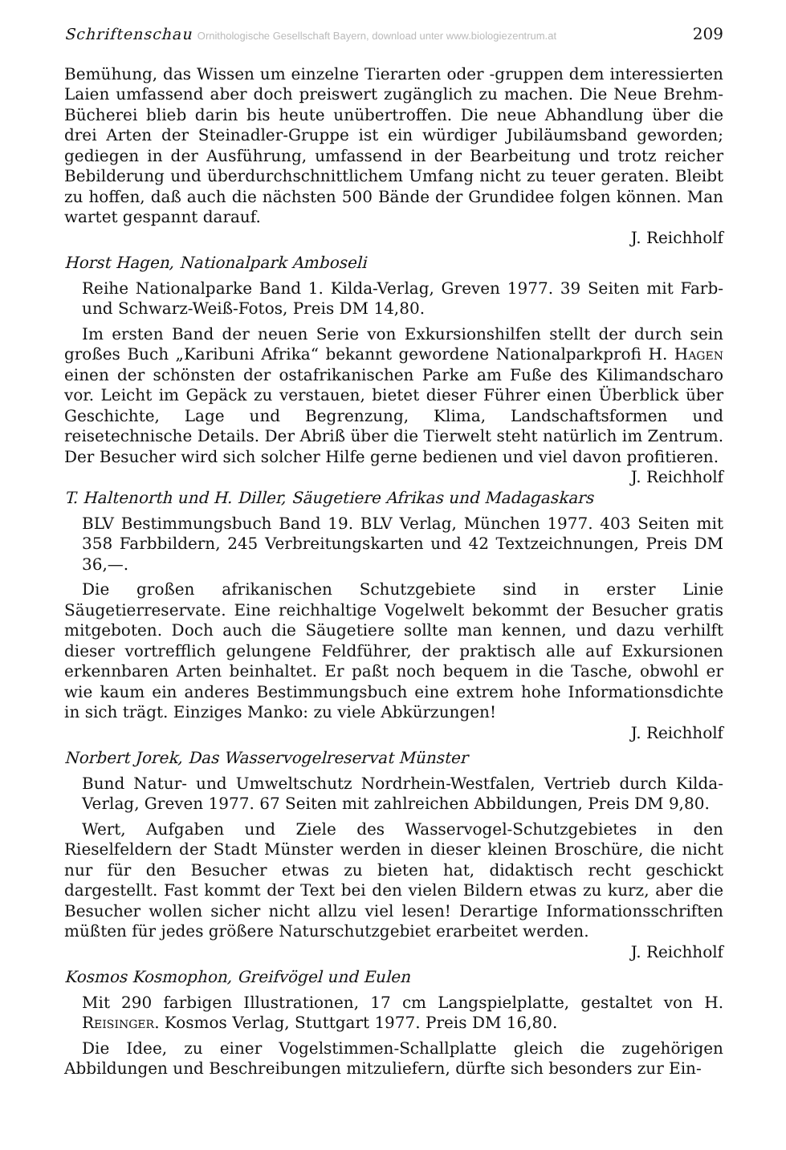Schriftenschau Ornithologische Gesellschaft Bayern, download unter www.biologiezentrum.at 209
Bemühung, das Wissen um einzelne Tierarten oder -gruppen dem interessierten Laien umfassend aber doch preiswert zugänglich zu machen. Die Neue Brehm-Bücherei blieb darin bis heute unübertroffen. Die neue Abhandlung über die drei Arten der Steinadler-Gruppe ist ein würdiger Jubiläumsband geworden; gediegen in der Ausführung, umfassend in der Bearbeitung und trotz reicher Bebilderung und überdurchschnittlichem Umfang nicht zu teuer geraten. Bleibt zu hoffen, daß auch die nächsten 500 Bände der Grundidee folgen können. Man wartet gespannt darauf.
J. Reichholf
Horst Hagen, Nationalpark Amboseli
Reihe Nationalparke Band 1. Kilda-Verlag, Greven 1977. 39 Seiten mit Farb- und Schwarz-Weiß-Fotos, Preis DM 14,80.
Im ersten Band der neuen Serie von Exkursionshilfen stellt der durch sein großes Buch „Karibuni Afrika“ bekannt gewordene Nationalparkprofi H. Hagen einen der schönsten der ostafrikanischen Parke am Fuße des Kilimandscharo vor. Leicht im Gepäck zu verstauen, bietet dieser Führer einen Überblick über Geschichte, Lage und Begrenzung, Klima, Landschaftsformen und reisetechnische Details. Der Abriß über die Tierwelt steht natürlich im Zentrum. Der Besucher wird sich solcher Hilfe gerne bedienen und viel davon profitieren. J. Reichholf
T. Haltenorth und H. Diller, Säugetiere Afrikas und Madagaskars
BLV Bestimmungsbuch Band 19. BLV Verlag, München 1977. 403 Seiten mit 358 Farbbildern, 245 Verbreitungskarten und 42 Textzeichnungen, Preis DM 36,—.
Die großen afrikanischen Schutzgebiete sind in erster Linie Säugetierreservate. Eine reichhaltige Vogelwelt bekommt der Besucher gratis mitgeboten. Doch auch die Säugetiere sollte man kennen, und dazu verhilft dieser vortrefflich gelungene Feldführer, der praktisch alle auf Exkursionen erkennbaren Arten beinhaltet. Er paßt noch bequem in die Tasche, obwohl er wie kaum ein anderes Bestimmungsbuch eine extrem hohe Informationsdichte in sich trägt. Einziges Manko: zu viele Abkürzungen!
J. Reichholf
Norbert Jorek, Das Wasservogelreservat Münster
Bund Natur- und Umweltschutz Nordrhein-Westfalen, Vertrieb durch Kilda-Verlag, Greven 1977. 67 Seiten mit zahlreichen Abbildungen, Preis DM 9,80.
Wert, Aufgaben und Ziele des Wasservogel-Schutzgebietes in den Rieselfeldern der Stadt Münster werden in dieser kleinen Broschüre, die nicht nur für den Besucher etwas zu bieten hat, didaktisch recht geschickt dargestellt. Fast kommt der Text bei den vielen Bildern etwas zu kurz, aber die Besucher wollen sicher nicht allzu viel lesen! Derartige Informationsschriften müßten für jedes größere Naturschutzgebiet erarbeitet werden.
J. Reichholf
Kosmos Kosmophon, Greifvögel und Eulen
Mit 290 farbigen Illustrationen, 17 cm Langspielplatte, gestaltet von H. Reisinger. Kosmos Verlag, Stuttgart 1977. Preis DM 16,80.
Die Idee, zu einer Vogelstimmen-Schallplatte gleich die zugehörigen Abbildungen und Beschreibungen mitzuliefern, dürfte sich besonders zur Ein-